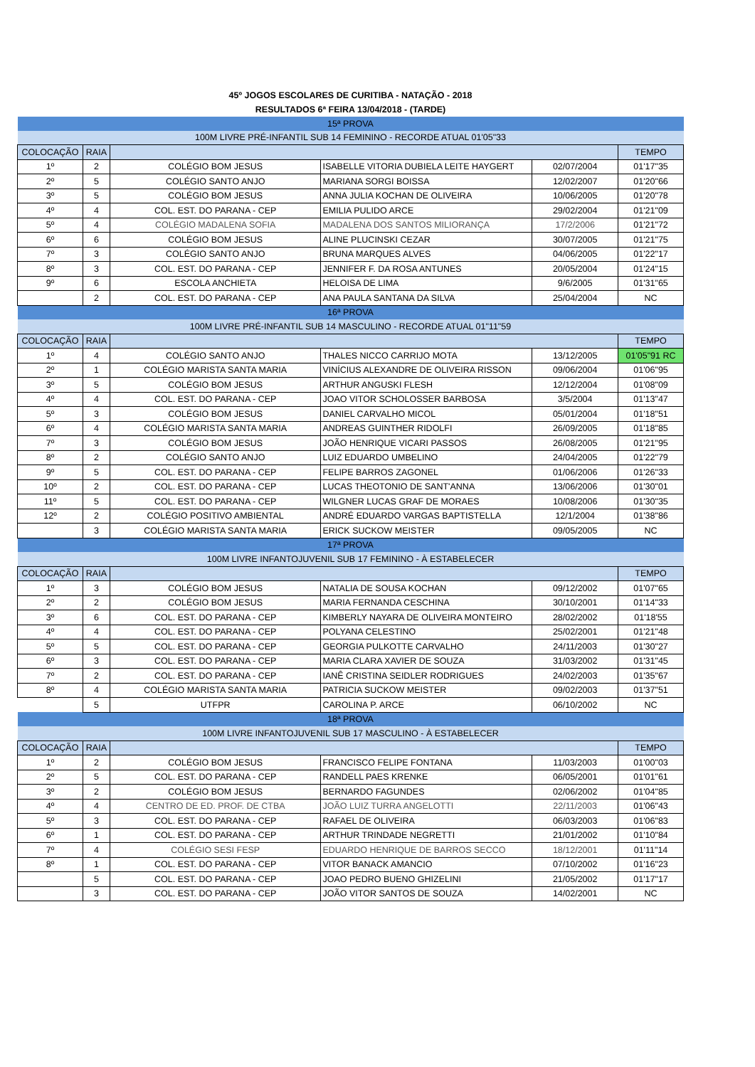45º JOGOS ESCOLARES DE CURITIBA - NATAÇÃO - 2018
RESULTADOS 6ª FEIRA 13/04/2018 - (TARDE)
| 15ª PROVA | | | | | |
| 100M LIVRE PRÉ-INFANTIL SUB 14 FEMININO - RECORDE ATUAL 01'05"33 | | | | | |
| COLOCAÇÃO | RAIA | | | | TEMPO |
| 1º | 2 | COLÉGIO BOM JESUS | ISABELLE VITORIA DUBIELA LEITE HAYGERT | 02/07/2004 | 01'17"35 |
| 2º | 5 | COLÉGIO SANTO ANJO | MARIANA SORGI BOISSA | 12/02/2007 | 01'20"66 |
| 3º | 5 | COLÉGIO BOM JESUS | ANNA JULIA KOCHAN DE OLIVEIRA | 10/06/2005 | 01'20"78 |
| 4º | 4 | COL. EST. DO PARANA - CEP | EMILIA PULIDO ARCE | 29/02/2004 | 01'21"09 |
| 5º | 4 | COLÉGIO MADALENA SOFIA | MADALENA DOS SANTOS MILIORANÇA | 17/2/2006 | 01'21"72 |
| 6º | 6 | COLÉGIO BOM JESUS | ALINE PLUCINSKI CEZAR | 30/07/2005 | 01'21"75 |
| 7º | 3 | COLÉGIO SANTO ANJO | BRUNA MARQUES ALVES | 04/06/2005 | 01'22"17 |
| 8º | 3 | COL. EST. DO PARANA - CEP | JENNIFER F. DA ROSA ANTUNES | 20/05/2004 | 01'24"15 |
| 9º | 6 | ESCOLA ANCHIETA | HELOISA DE LIMA | 9/6/2005 | 01'31"65 |
| | 2 | COL. EST. DO PARANA - CEP | ANA PAULA SANTANA DA SILVA | 25/04/2004 | NC |
| 16ª PROVA | | | | | |
| 100M LIVRE PRÉ-INFANTIL SUB 14 MASCULINO - RECORDE ATUAL 01"11"59 | | | | | |
| COLOCAÇÃO | RAIA | | | | TEMPO |
| 1º | 4 | COLÉGIO SANTO ANJO | THALES NICCO CARRIJO MOTA | 13/12/2005 | 01'05"91 RC |
| 2º | 1 | COLÉGIO MARISTA SANTA MARIA | VINÍCIUS ALEXANDRE DE OLIVEIRA RISSON | 09/06/2004 | 01'06"95 |
| 3º | 5 | COLÉGIO BOM JESUS | ARTHUR ANGUSKI FLESH | 12/12/2004 | 01'08"09 |
| 4º | 4 | COL. EST. DO PARANA - CEP | JOAO VITOR SCHOLOSSER BARBOSA | 3/5/2004 | 01'13"47 |
| 5º | 3 | COLÉGIO BOM JESUS | DANIEL CARVALHO MICOL | 05/01/2004 | 01'18"51 |
| 6º | 4 | COLÉGIO MARISTA SANTA MARIA | ANDREAS GUINTHER RIDOLFI | 26/09/2005 | 01'18"85 |
| 7º | 3 | COLÉGIO BOM JESUS | JOÃO HENRIQUE VICARI PASSOS | 26/08/2005 | 01'21"95 |
| 8º | 2 | COLÉGIO SANTO ANJO | LUIZ EDUARDO UMBELINO | 24/04/2005 | 01'22"79 |
| 9º | 5 | COL. EST. DO PARANA - CEP | FELIPE BARROS ZAGONEL | 01/06/2006 | 01'26"33 |
| 10º | 2 | COL. EST. DO PARANA - CEP | LUCAS THEOTONIO DE SANT'ANNA | 13/06/2006 | 01'30"01 |
| 11º | 5 | COL. EST. DO PARANA - CEP | WILGNER LUCAS GRAF DE MORAES | 10/08/2006 | 01'30"35 |
| 12º | 2 | COLÉGIO POSITIVO AMBIENTAL | ANDRÉ EDUARDO VARGAS BAPTISTELLA | 12/1/2004 | 01'38"86 |
| | 3 | COLÉGIO MARISTA SANTA MARIA | ERICK SUCKOW MEISTER | 09/05/2005 | NC |
| 17ª PROVA | | | | | |
| 100M LIVRE INFANTOJUVENIL SUB 17 FEMININO - À ESTABELECER | | | | | |
| COLOCAÇÃO | RAIA | | | | TEMPO |
| 1º | 3 | COLÉGIO BOM JESUS | NATALIA DE SOUSA KOCHAN | 09/12/2002 | 01'07"65 |
| 2º | 2 | COLÉGIO BOM JESUS | MARIA FERNANDA CESCHINA | 30/10/2001 | 01'14"33 |
| 3º | 6 | COL. EST. DO PARANA - CEP | KIMBERLY NAYARA DE OLIVEIRA MONTEIRO | 28/02/2002 | 01'18'55 |
| 4º | 4 | COL. EST. DO PARANA - CEP | POLYANA CELESTINO | 25/02/2001 | 01'21"48 |
| 5º | 5 | COL. EST. DO PARANA - CEP | GEORGIA PULKOTTE CARVALHO | 24/11/2003 | 01'30"27 |
| 6º | 3 | COL. EST. DO PARANA - CEP | MARIA CLARA XAVIER DE SOUZA | 31/03/2002 | 01'31"45 |
| 7º | 2 | COL. EST. DO PARANA - CEP | IANÊ CRISTINA SEIDLER RODRIGUES | 24/02/2003 | 01'35"67 |
| 8º | 4 | COLÉGIO MARISTA SANTA MARIA | PATRICIA SUCKOW MEISTER | 09/02/2003 | 01'37"51 |
| | 5 | UTFPR | CAROLINA P. ARCE | 06/10/2002 | NC |
| 18ª PROVA | | | | | |
| 100M LIVRE INFANTOJUVENIL SUB 17 MASCULINO - À ESTABELECER | | | | | |
| COLOCAÇÃO | RAIA | | | | TEMPO |
| 1º | 2 | COLÉGIO BOM JESUS | FRANCISCO FELIPE FONTANA | 11/03/2003 | 01'00"03 |
| 2º | 5 | COL. EST. DO PARANA - CEP | RANDELL PAES KRENKE | 06/05/2001 | 01'01"61 |
| 3º | 2 | COLÉGIO BOM JESUS | BERNARDO FAGUNDES | 02/06/2002 | 01'04"85 |
| 4º | 4 | CENTRO DE ED. PROF. DE CTBA | JOÃO LUIZ TURRA ANGELOTTI | 22/11/2003 | 01'06"43 |
| 5º | 3 | COL. EST. DO PARANA - CEP | RAFAEL DE OLIVEIRA | 06/03/2003 | 01'06"83 |
| 6º | 1 | COL. EST. DO PARANA - CEP | ARTHUR TRINDADE NEGRETTI | 21/01/2002 | 01'10"84 |
| 7º | 4 | COLÉGIO SESI FESP | EDUARDO HENRIQUE DE BARROS SECCO | 18/12/2001 | 01'11"14 |
| 8º | 1 | COL. EST. DO PARANA - CEP | VITOR BANACK AMANCIO | 07/10/2002 | 01'16"23 |
| | 5 | COL. EST. DO PARANA - CEP | JOAO PEDRO BUENO GHIZELINI | 21/05/2002 | 01'17"17 |
| | 3 | COL. EST. DO PARANA - CEP | JOÃO VITOR SANTOS DE SOUZA | 14/02/2001 | NC |